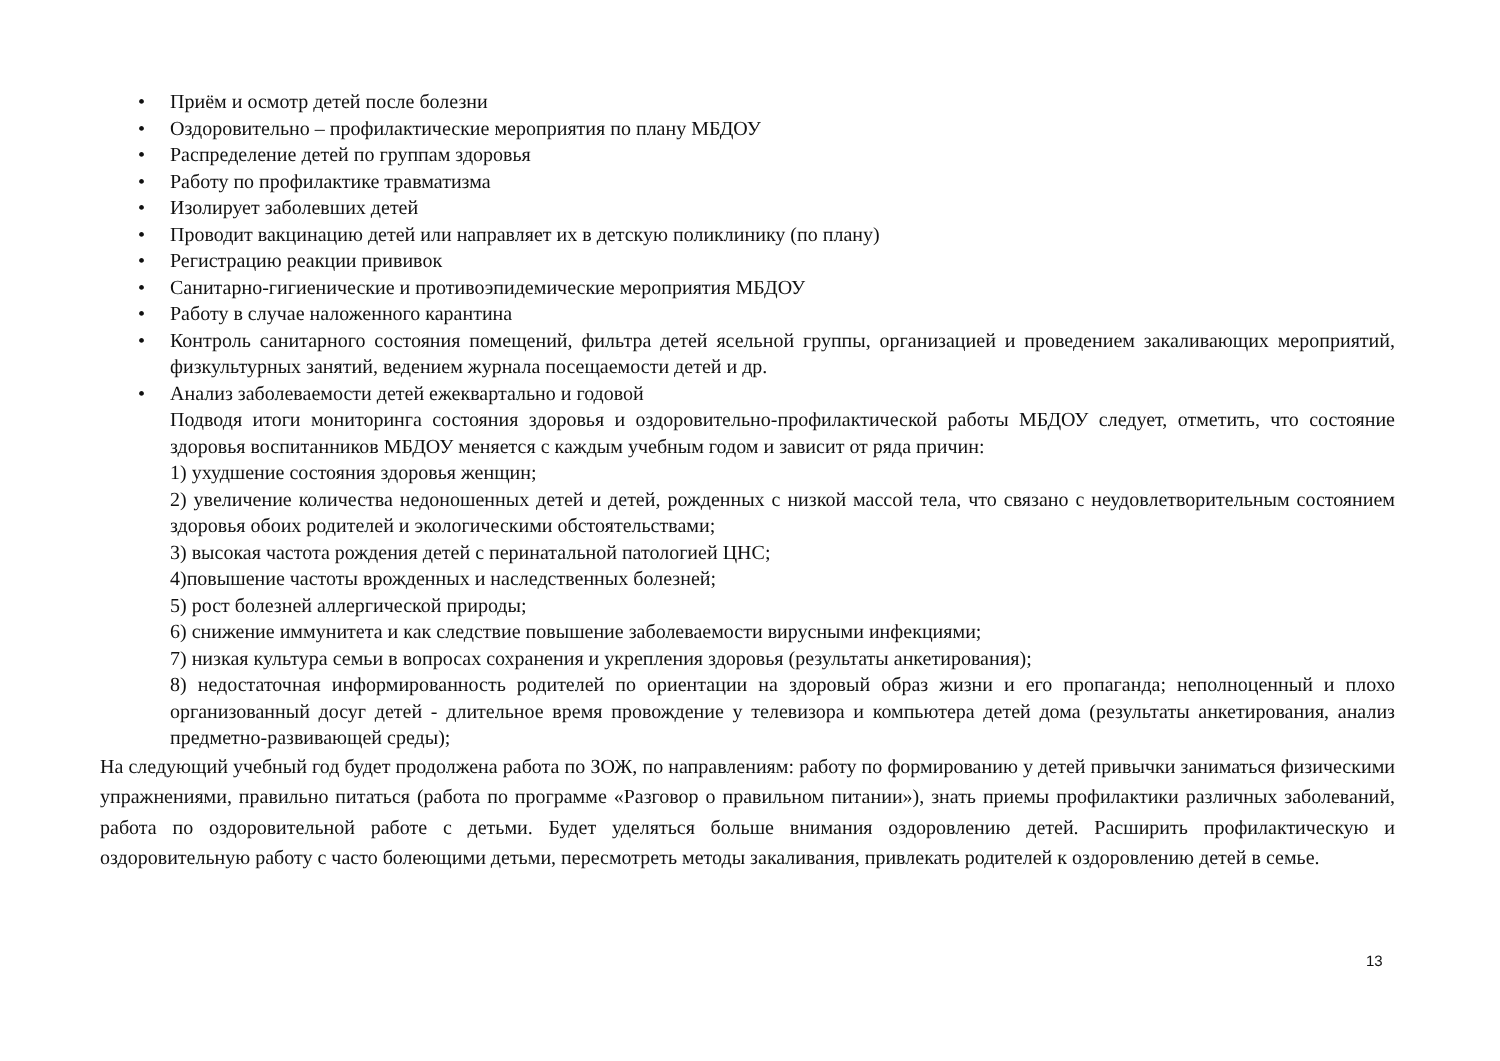• Приём и осмотр детей после болезни
• Оздоровительно – профилактические мероприятия по плану МБДОУ
• Распределение детей по группам здоровья
• Работу по профилактике травматизма
• Изолирует заболевших детей
• Проводит вакцинацию детей или направляет их в детскую поликлинику (по плану)
• Регистрацию реакции прививок
• Санитарно-гигиенические и противоэпидемические мероприятия МБДОУ
• Работу в случае наложенного карантина
• Контроль санитарного состояния помещений, фильтра детей ясельной группы, организацией и проведением закаливающих мероприятий, физкультурных занятий, ведением журнала посещаемости детей и др.
• Анализ заболеваемости детей ежеквартально и годовой
Подводя итоги мониторинга состояния здоровья и оздоровительно-профилактической работы МБДОУ следует, отметить, что состояние здоровья воспитанников МБДОУ меняется с каждым учебным годом и зависит от ряда причин:
1) ухудшение состояния здоровья женщин;
2) увеличение количества недоношенных детей и детей, рожденных с низкой массой тела, что связано с неудовлетворительным состоянием здоровья обоих родителей и экологическими обстоятельствами;
3) высокая частота рождения детей с перинатальной патологией ЦНС;
4)повышение частоты врожденных и наследственных болезней;
5) рост болезней аллергической природы;
6) снижение иммунитета и как следствие повышение заболеваемости вирусными инфекциями;
7) низкая культура семьи в вопросах сохранения и укрепления здоровья (результаты анкетирования);
8) недостаточная информированность родителей по ориентации на здоровый образ жизни и его пропаганда; неполноценный и плохо организованный досуг детей - длительное время провождение у телевизора и компьютера детей дома (результаты анкетирования, анализ предметно-развивающей среды);
На следующий учебный год будет продолжена работа по ЗОЖ, по направлениям: работу по формированию у детей привычки заниматься физическими упражнениями, правильно питаться (работа по программе «Разговор о правильном питании»), знать приемы профилактики различных заболеваний, работа по оздоровительной работе с детьми. Будет уделяться больше внимания оздоровлению детей. Расширить профилактическую и оздоровительную работу с часто болеющими детьми, пересмотреть методы закаливания, привлекать родителей к оздоровлению детей в семье.
13